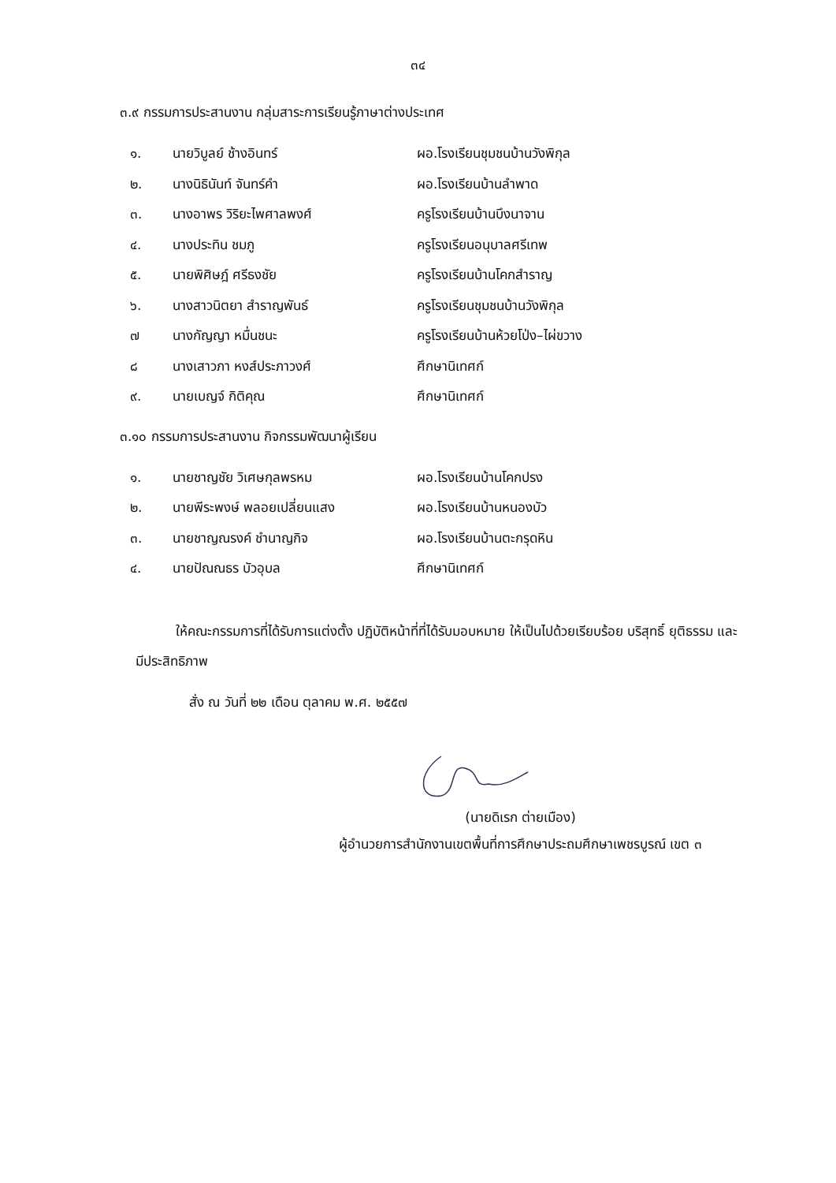๓๔
๓.๙ กรรมการประสานงาน กลุ่มสาระการเรียนรู้ภาษาต่างประเทศ
| ๑. | นายวิบูลย์ ช้างอินทร์ | ผอ.โรงเรียนชุมชนบ้านวังพิกุล |
| ๒. | นางนิธินันท์ จันทร์คำ | ผอ.โรงเรียนบ้านลำพาด |
| ๓. | นางอาพร วิริยะไพศาลพงศ์ | ครูโรงเรียนบ้านบึงนาจาน |
| ๔. | นางประทิน ชมภู | ครูโรงเรียนอนุบาลศรีเทพ |
| ๕. | นายพิศิษฎ์ ศรีธงชัย | ครูโรงเรียนบ้านโคกสำราญ |
| ๖. | นางสาวนิตยา สำราญพันธ์ | ครูโรงเรียนชุมชนบ้านวังพิกุล |
| ๗ | นางกัญญา หมื่นชนะ | ครูโรงเรียนบ้านห้วยโป่ง–ไผ่ขวาง |
| ๘ | นางเสาวภา หงส์ประภาวงศ์ | ศึกษานิเทศก์ |
| ๙. | นายเบญจ์ กิติคุณ | ศึกษานิเทศก์ |
๓.๑๐ กรรมการประสานงาน กิจกรรมพัฒนาผู้เรียน
| ๑. | นายชาญชัย วิเศษกุลพรหม | ผอ.โรงเรียนบ้านโคกปรง |
| ๒. | นายพีระพงษ์ พลอยเปลี่ยนแสง | ผอ.โรงเรียนบ้านหนองบัว |
| ๓. | นายชาญณรงค์ ชำนาญกิจ | ผอ.โรงเรียนบ้านตะกรุดหิน |
| ๔. | นายปัณณธร บัวอุบล | ศึกษานิเทศก์ |
   ให้คณะกรรมการที่ได้รับการแต่งตั้ง ปฏิบัติหน้าที่ที่ได้รับมอบหมาย ให้เป็นไปด้วยเรียบร้อย บริสุทธิ์ ยุติธรรม และมีประสิทธิภาพ
สั่ง ณ วันที่ ๒๒ เดือน ตุลาคม พ.ศ. ๒๕๕๗
(นายดิเรก ต่ายเมือง)
ผู้อำนวยการสำนักงานเขตพื้นที่การศึกษาประถมศึกษาเพชรบูรณ์ เขต ๓